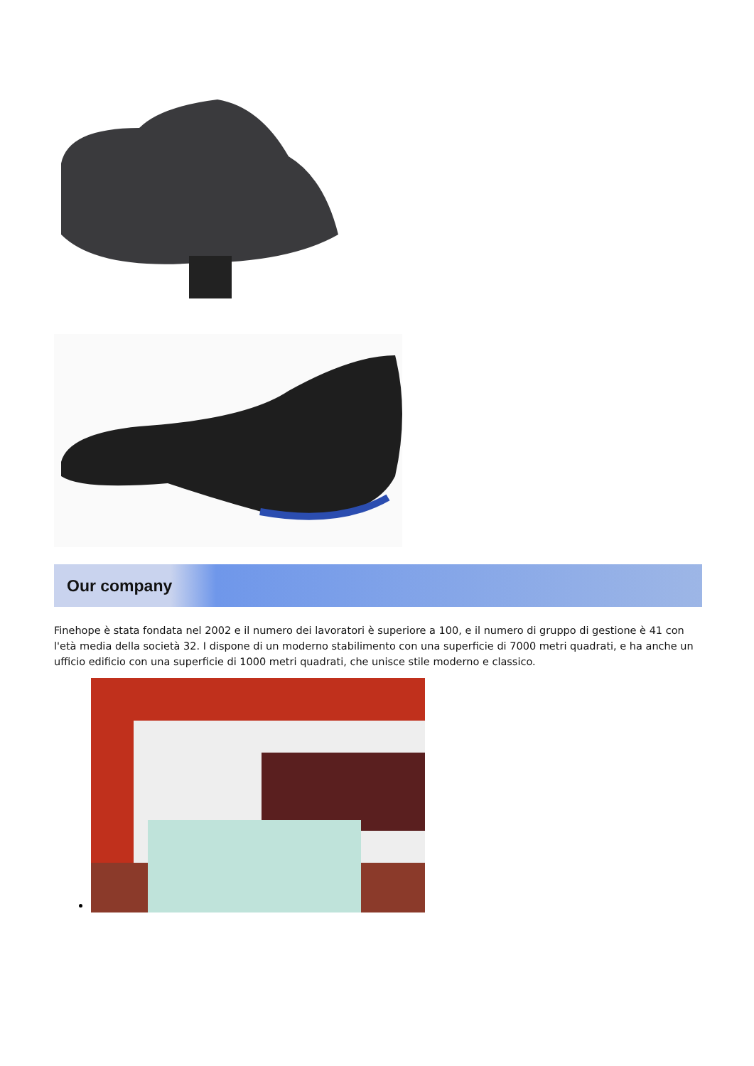Our company
Finehope è stata fondata nel 2002 e il numero dei lavoratori è superiore a 100, e il numero di gruppo di gestione è 41 con l'età media della società 32. I dispone di un moderno stabilimento con una superficie di 7000 metri quadrati, e ha anche un ufficio edificio con una superficie di 1000 metri quadrati, che unisce stile moderno e classico.